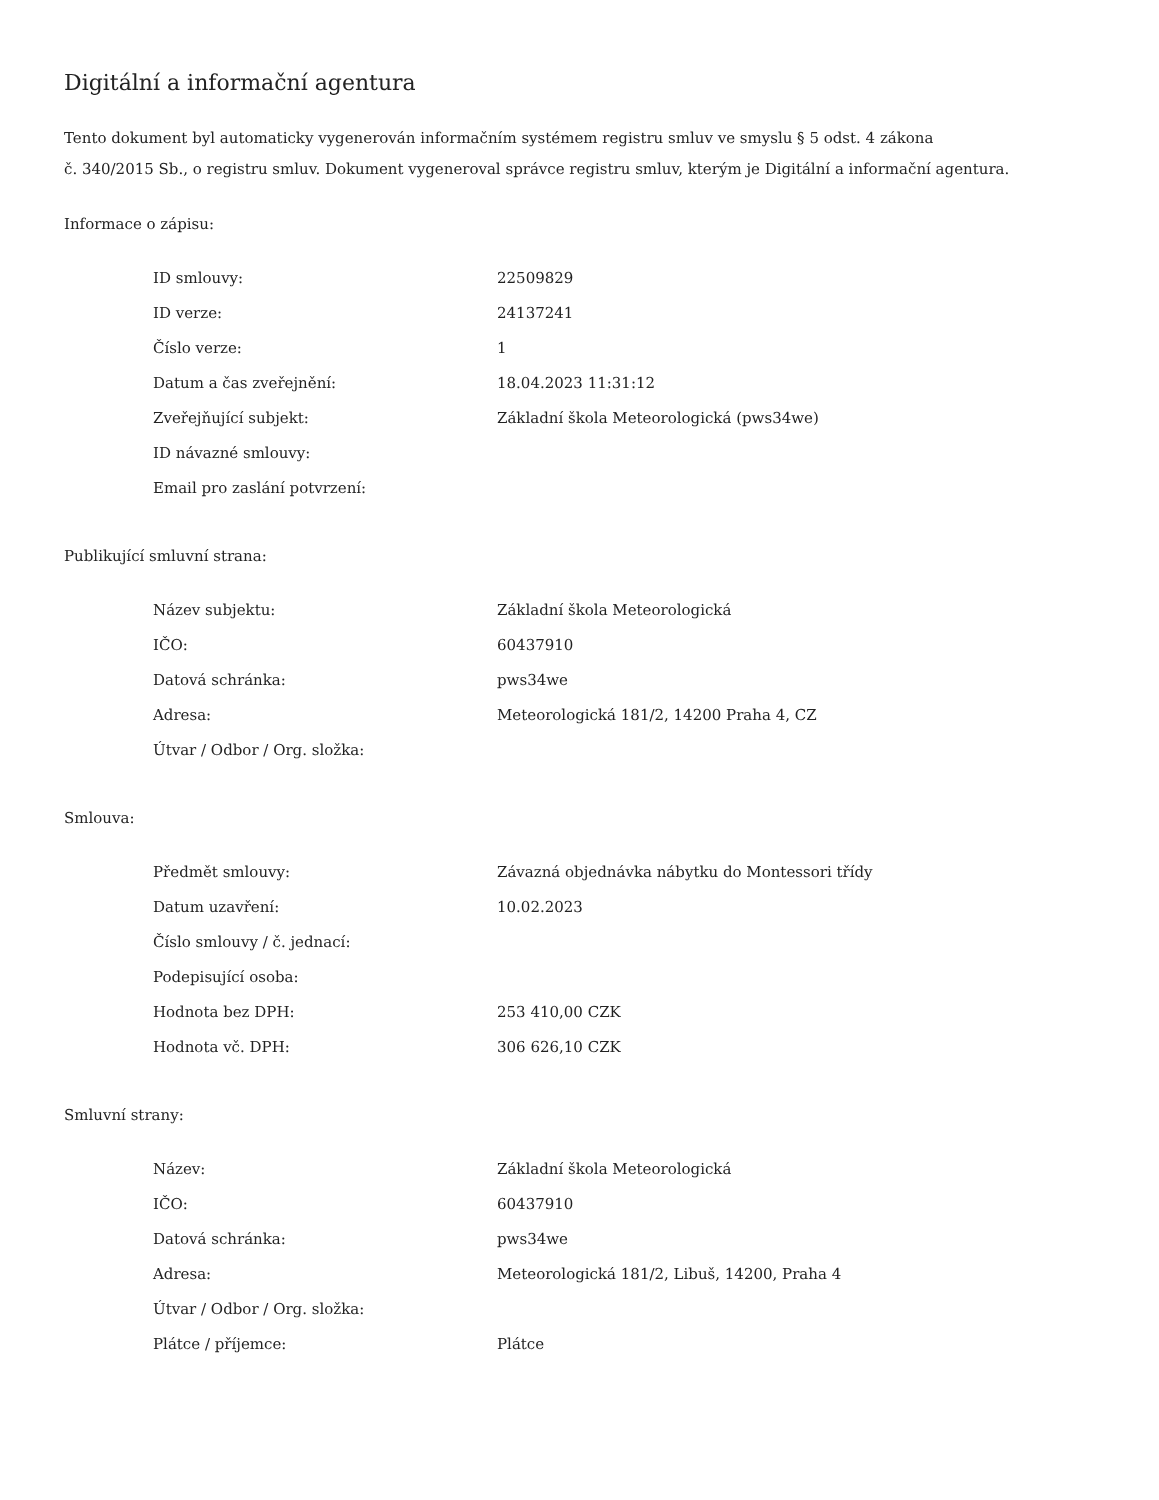Digitální a informační agentura
Tento dokument byl automaticky vygenerován informačním systémem registru smluv ve smyslu § 5 odst. 4 zákona
č. 340/2015 Sb., o registru smluv. Dokument vygeneroval správce registru smluv, kterým je Digitální a informační agentura.
Informace o zápisu:
| ID smlouvy: | 22509829 |
| ID verze: | 24137241 |
| Číslo verze: | 1 |
| Datum a čas zveřejnění: | 18.04.2023 11:31:12 |
| Zveřejňující subjekt: | Základní škola Meteorologická (pws34we) |
| ID návazné smlouvy: | |
| Email pro zaslání potvrzení: | |
Publikující smluvní strana:
| Název subjektu: | Základní škola Meteorologická |
| IČO: | 60437910 |
| Datová schránka: | pws34we |
| Adresa: | Meteorologická 181/2, 14200 Praha 4, CZ |
| Útvar / Odbor / Org. složka: | |
Smlouva:
| Předmět smlouvy: | Závazná objednávka nábytku do Montessori třídy |
| Datum uzavření: | 10.02.2023 |
| Číslo smlouvy / č. jednací: | |
| Podepisující osoba: | |
| Hodnota bez DPH: | 253 410,00 CZK |
| Hodnota vč. DPH: | 306 626,10 CZK |
Smluvní strany:
| Název: | Základní škola Meteorologická |
| IČO: | 60437910 |
| Datová schránka: | pws34we |
| Adresa: | Meteorologická 181/2, Libuš, 14200, Praha 4 |
| Útvar / Odbor / Org. složka: | |
| Plátce / příjemce: | Plátce |